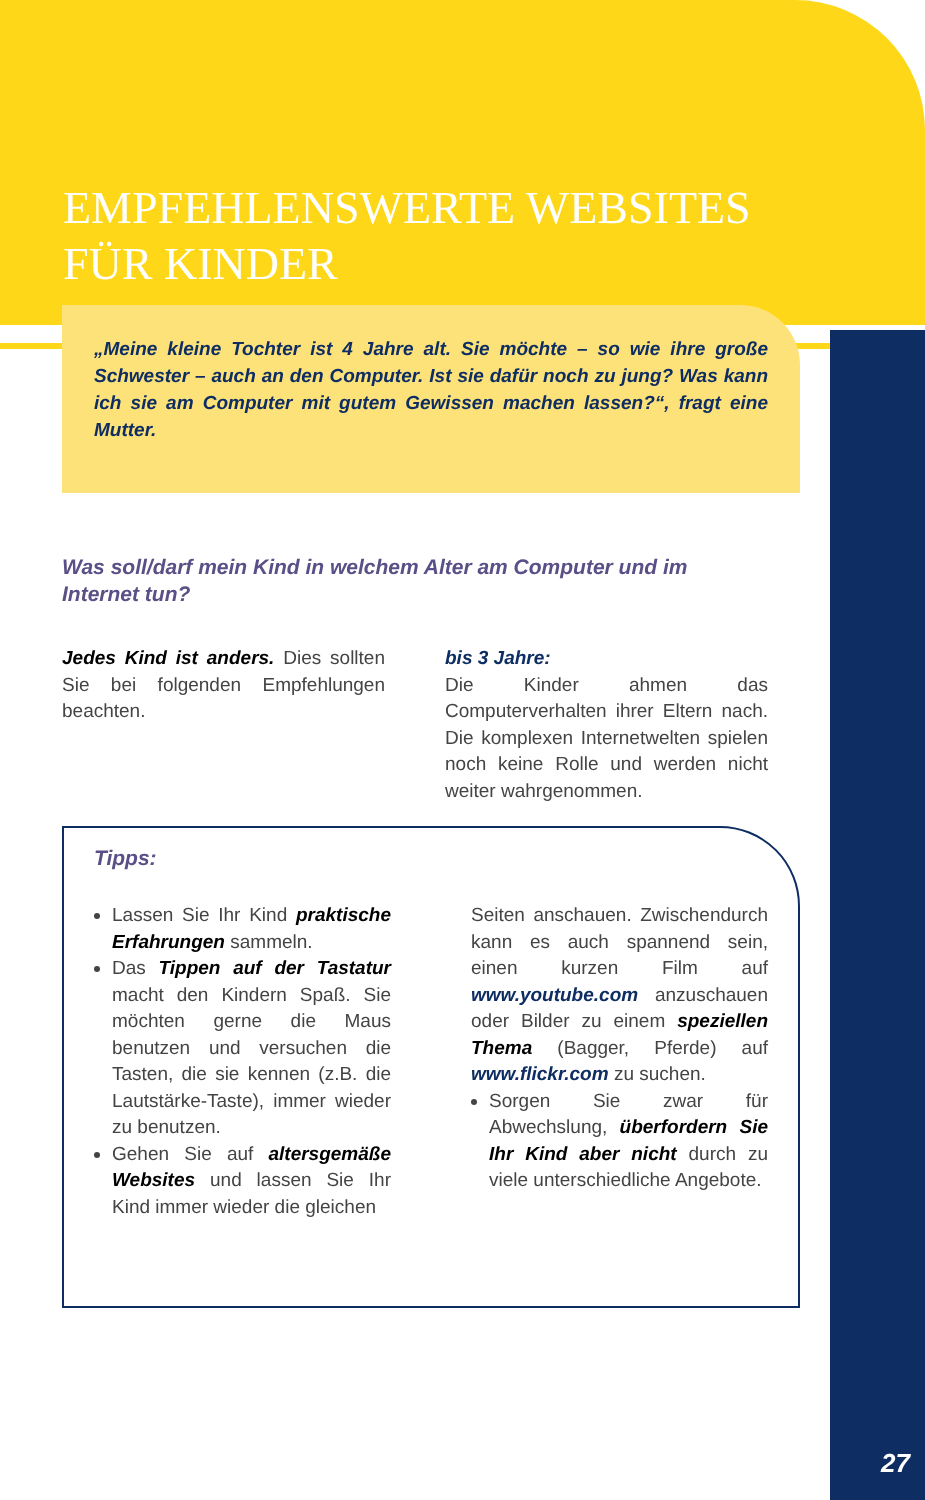EMPFEHLENSWERTE WEBSITES
FÜR KINDER
„Meine kleine Tochter ist 4 Jahre alt. Sie möchte – so wie ihre große Schwester – auch an den Computer. Ist sie dafür noch zu jung? Was kann ich sie am Computer mit gutem Gewissen machen lassen?“, fragt eine Mutter.
Was soll/darf mein Kind in welchem Alter am Computer und im Internet tun?
Jedes Kind ist anders. Dies sollten Sie bei folgenden Empfehlungen beachten.
bis 3 Jahre:
Die Kinder ahmen das Computerverhalten ihrer Eltern nach. Die komplexen Internetwelten spielen noch keine Rolle und werden nicht weiter wahrgenommen.
Tipps:
Lassen Sie Ihr Kind praktische Erfahrungen sammeln.
Das Tippen auf der Tastatur macht den Kindern Spaß. Sie möchten gerne die Maus benutzen und versuchen die Tasten, die sie kennen (z.B. die Lautstärke-Taste), immer wieder zu benutzen.
Gehen Sie auf altersgemäße Websites und lassen Sie Ihr Kind immer wieder die gleichen
Seiten anschauen. Zwischendurch kann es auch spannend sein, einen kurzen Film auf www.youtube.com anzuschauen oder Bilder zu einem speziellen Thema (Bagger, Pferde) auf www.flickr.com zu suchen.
Sorgen Sie zwar für Abwechslung, überfordern Sie Ihr Kind aber nicht durch zu viele unterschiedliche Angebote.
27